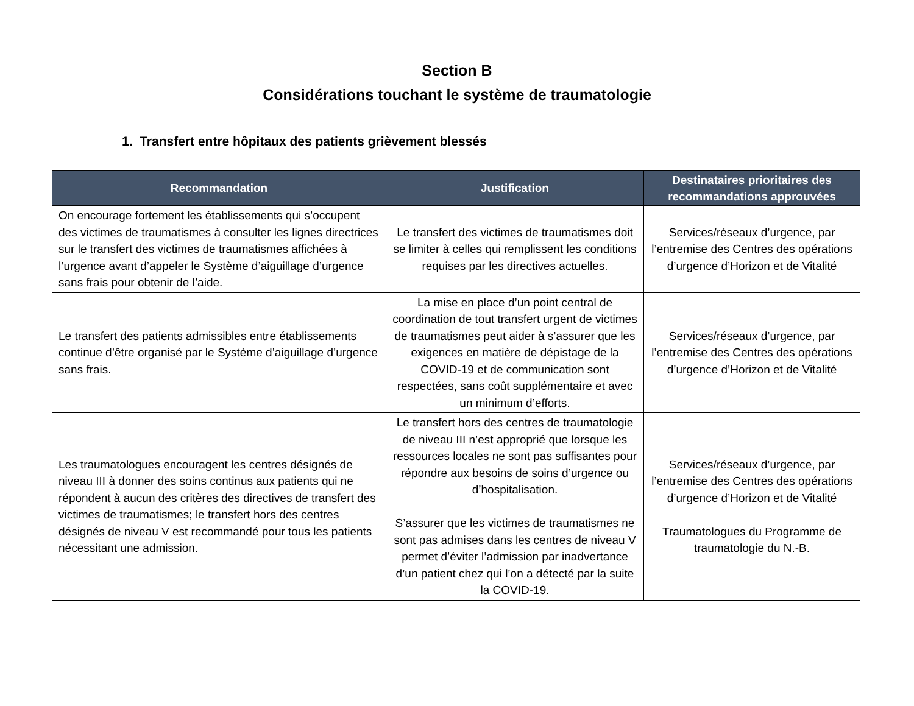Section B
Considérations touchant le système de traumatologie
1. Transfert entre hôpitaux des patients grièvement blessés
| Recommandation | Justification | Destinataires prioritaires des recommandations approuvées |
| --- | --- | --- |
| On encourage fortement les établissements qui s’occupent des victimes de traumatismes à consulter les lignes directrices sur le transfert des victimes de traumatismes affichées à l’urgence avant d’appeler le Système d’aiguillage d’urgence sans frais pour obtenir de l’aide. | Le transfert des victimes de traumatismes doit se limiter à celles qui remplissent les conditions requises par les directives actuelles. | Services/réseaux d’urgence, par l’entremise des Centres des opérations d’urgence d’Horizon et de Vitalité |
| Le transfert des patients admissibles entre établissements continue d’être organisé par le Système d’aiguillage d’urgence sans frais. | La mise en place d’un point central de coordination de tout transfert urgent de victimes de traumatismes peut aider à s’assurer que les exigences en matière de dépistage de la COVID-19 et de communication sont respectées, sans coût supplémentaire et avec un minimum d’efforts. | Services/réseaux d’urgence, par l’entremise des Centres des opérations d’urgence d’Horizon et de Vitalité |
| Les traumatologues encouragent les centres désignés de niveau III à donner des soins continus aux patients qui ne répondent à aucun des critères des directives de transfert des victimes de traumatismes; le transfert hors des centres désignés de niveau V est recommandé pour tous les patients nécessitant une admission. | Le transfert hors des centres de traumatologie de niveau III n’est approprié que lorsque les ressources locales ne sont pas suffisantes pour répondre aux besoins de soins d’urgence ou d’hospitalisation. S’assurer que les victimes de traumatismes ne sont pas admises dans les centres de niveau V permet d’éviter l’admission par inadvertance d’un patient chez qui l’on a détecté par la suite la COVID-19. | Services/réseaux d’urgence, par l’entremise des Centres des opérations d’urgence d’Horizon et de Vitalité Traumatologues du Programme de traumatologie du N.-B. |